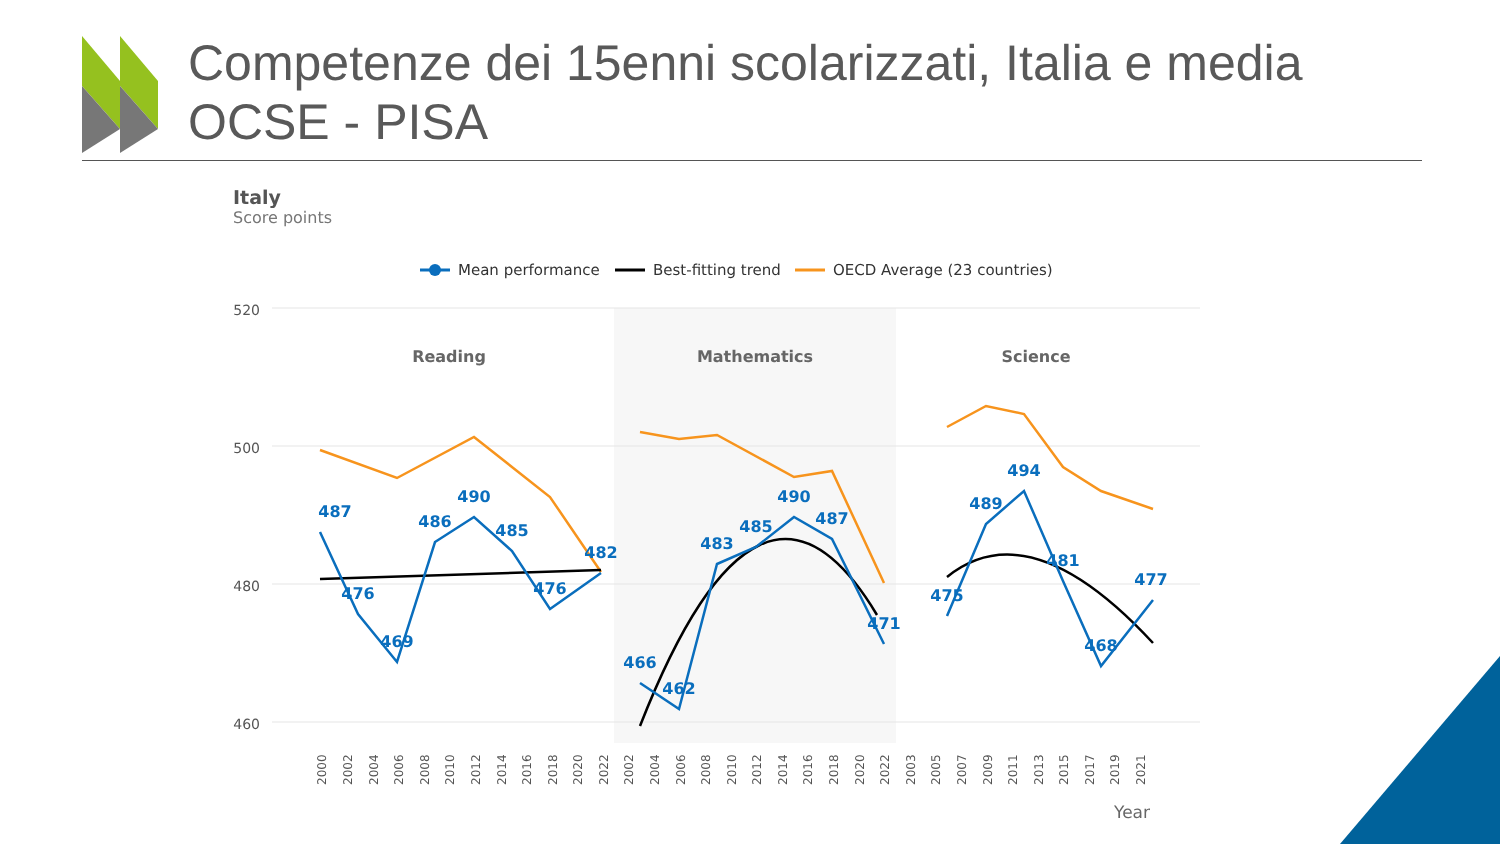Competenze dei 15enni scolarizzati, Italia e media OCSE - PISA
Italy
Score points
Mean performance
Best-fitting trend
OECD Average (23 countries)
520
500
480
460
Reading
Mathematics
Science
487
476
469
486
490
485
476
482
466
462
483
485
490
487
471
475
489
494
481
468
477
2000
2002
2004
2006
2008
2010
2012
2014
2016
2018
2020
2022
2002
2004
2006
2008
2010
2012
2014
2016
2018
2020
2022
2003
2005
2007
2009
2011
2013
2015
2017
2019
2021
Year